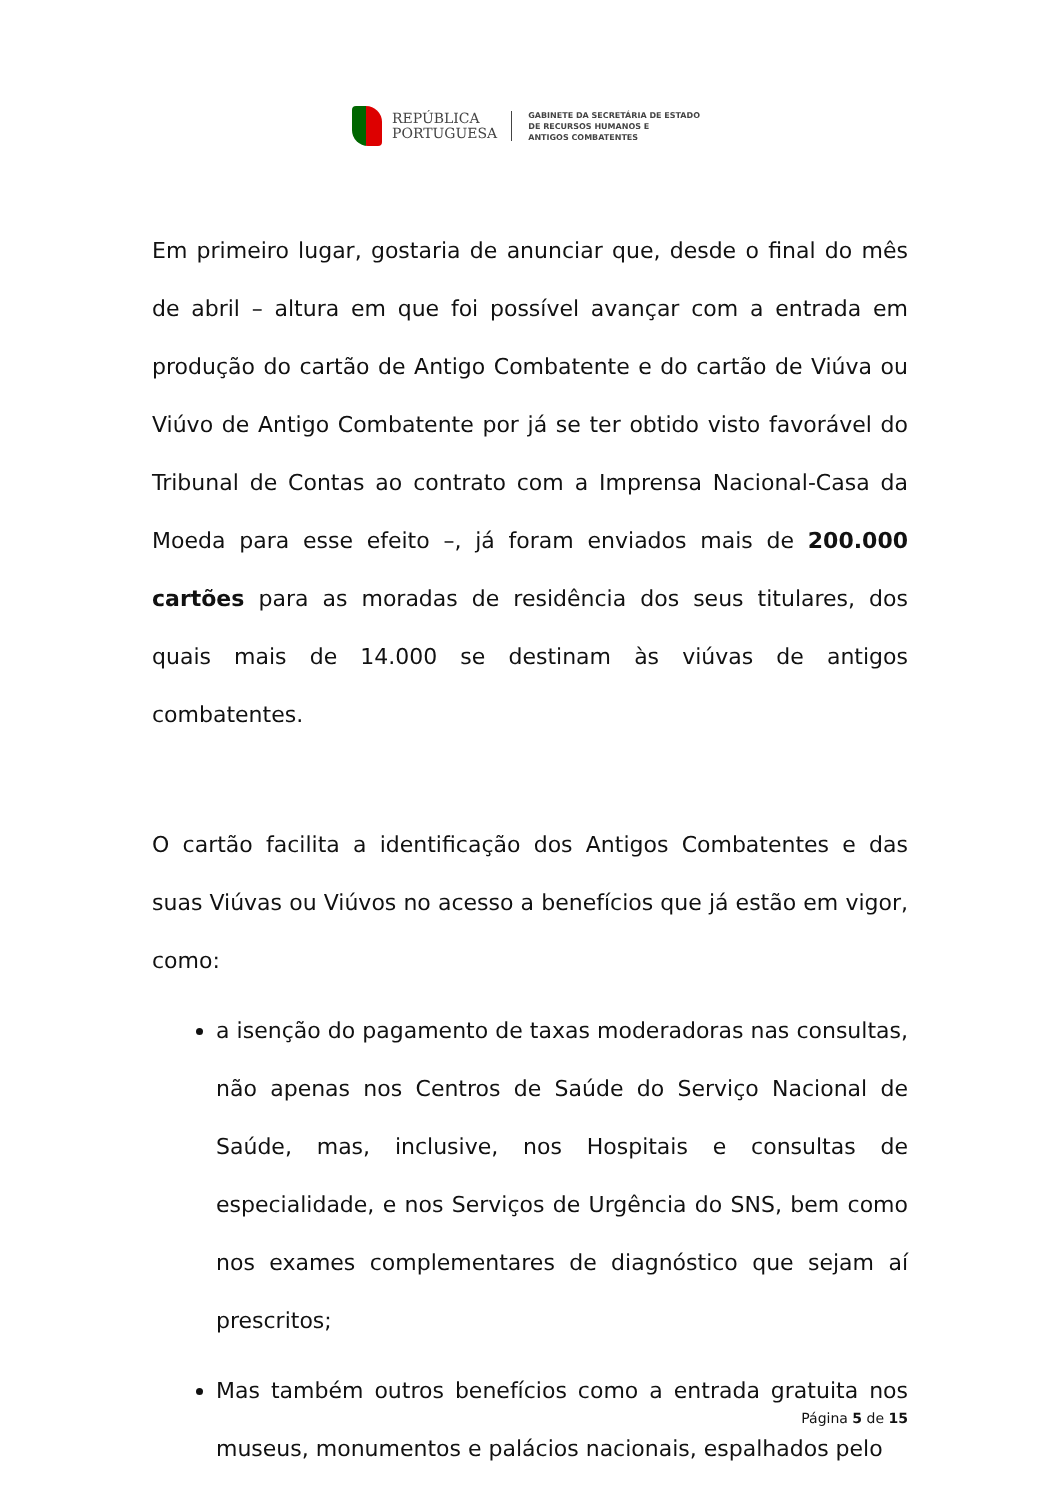REPÚBLICA
PORTUGUESA
GABINETE DA SECRETÁRIA DE ESTADO
DE RECURSOS HUMANOS E
ANTIGOS COMBATENTES
Em primeiro lugar, gostaria de anunciar que, desde o final do mês de abril – altura em que foi possível avançar com a entrada em produção do cartão de Antigo Combatente e do cartão de Viúva ou Viúvo de Antigo Combatente por já se ter obtido visto favorável do Tribunal de Contas ao contrato com a Imprensa Nacional-Casa da Moeda para esse efeito –, já foram enviados mais de 200.000 cartões para as moradas de residência dos seus titulares, dos quais mais de 14.000 se destinam às viúvas de antigos combatentes.
O cartão facilita a identificação dos Antigos Combatentes e das suas Viúvas ou Viúvos no acesso a benefícios que já estão em vigor, como:
a isenção do pagamento de taxas moderadoras nas consultas, não apenas nos Centros de Saúde do Serviço Nacional de Saúde, mas, inclusive, nos Hospitais e consultas de especialidade, e nos Serviços de Urgência do SNS, bem como nos exames complementares de diagnóstico que sejam aí prescritos;
Mas também outros benefícios como a entrada gratuita nos museus, monumentos e palácios nacionais, espalhados pelo
Página 5 de 15